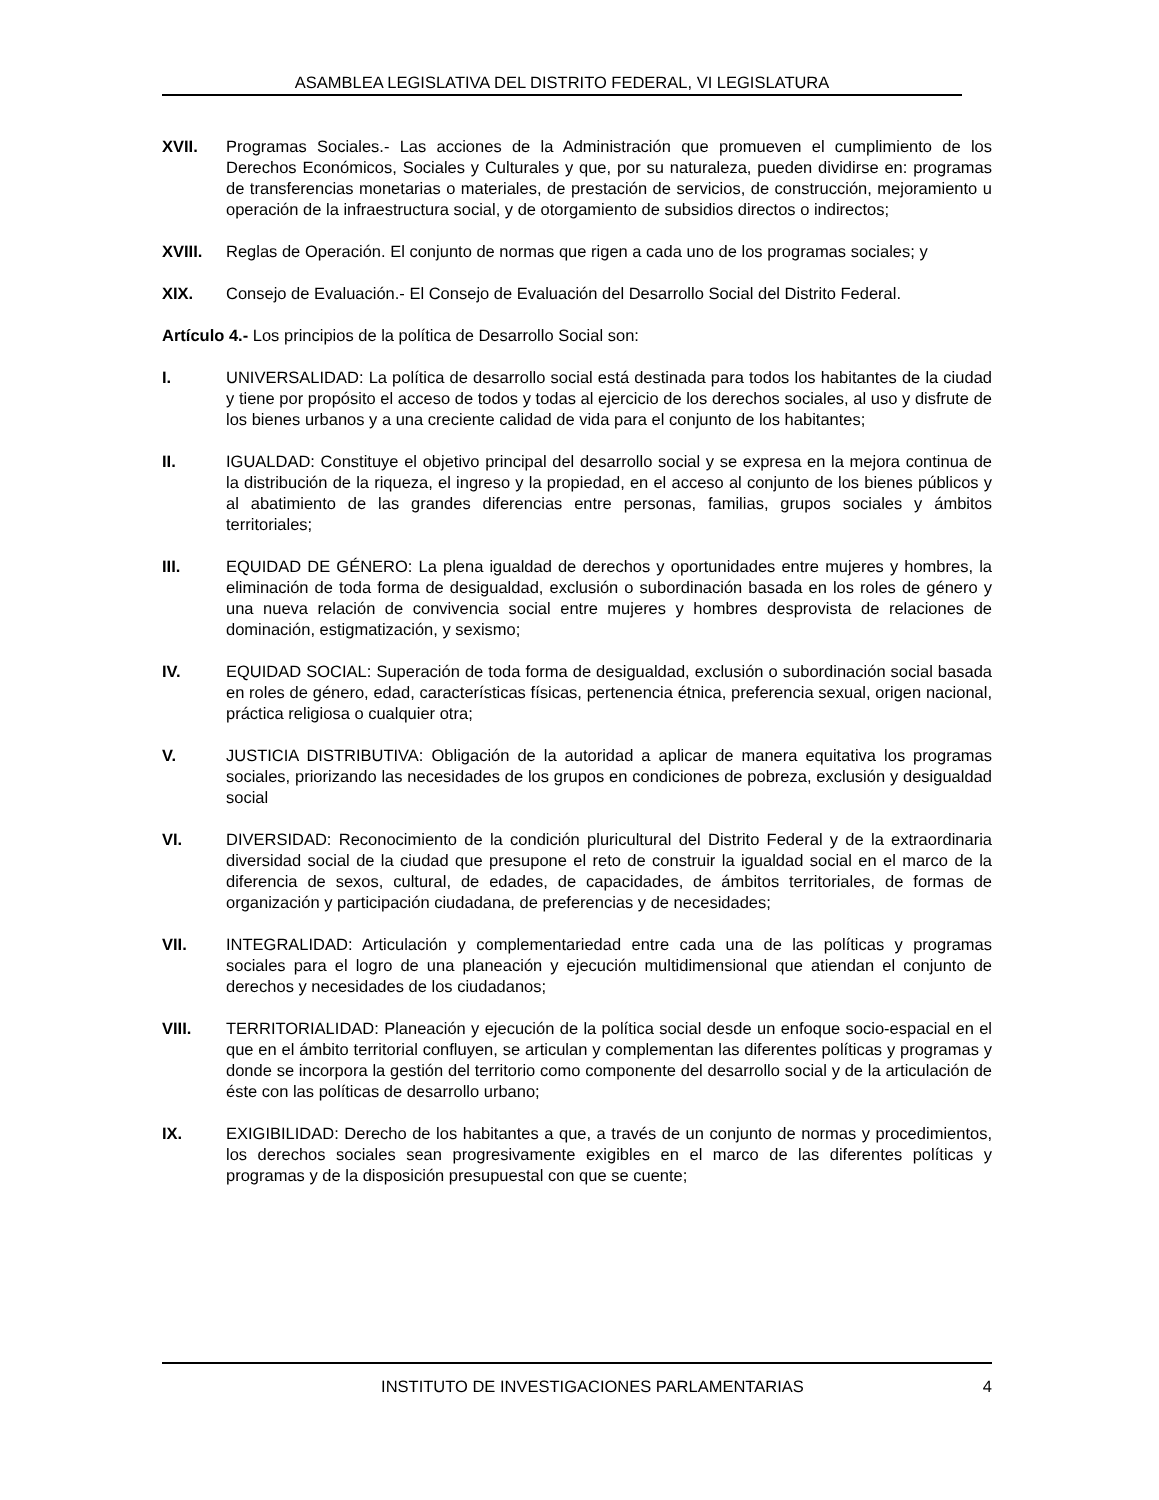ASAMBLEA LEGISLATIVA DEL DISTRITO FEDERAL, VI LEGISLATURA
XVII. Programas Sociales.- Las acciones de la Administración que promueven el cumplimiento de los Derechos Económicos, Sociales y Culturales y que, por su naturaleza, pueden dividirse en: programas de transferencias monetarias o materiales, de prestación de servicios, de construcción, mejoramiento u operación de la infraestructura social, y de otorgamiento de subsidios directos o indirectos;
XVIII. Reglas de Operación. El conjunto de normas que rigen a cada uno de los programas sociales; y
XIX. Consejo de Evaluación.- El Consejo de Evaluación del Desarrollo Social del Distrito Federal.
Artículo 4.- Los principios de la política de Desarrollo Social son:
I. UNIVERSALIDAD: La política de desarrollo social está destinada para todos los habitantes de la ciudad y tiene por propósito el acceso de todos y todas al ejercicio de los derechos sociales, al uso y disfrute de los bienes urbanos y a una creciente calidad de vida para el conjunto de los habitantes;
II. IGUALDAD: Constituye el objetivo principal del desarrollo social y se expresa en la mejora continua de la distribución de la riqueza, el ingreso y la propiedad, en el acceso al conjunto de los bienes públicos y al abatimiento de las grandes diferencias entre personas, familias, grupos sociales y ámbitos territoriales;
III. EQUIDAD DE GÉNERO: La plena igualdad de derechos y oportunidades entre mujeres y hombres, la eliminación de toda forma de desigualdad, exclusión o subordinación basada en los roles de género y una nueva relación de convivencia social entre mujeres y hombres desprovista de relaciones de dominación, estigmatización, y sexismo;
IV. EQUIDAD SOCIAL: Superación de toda forma de desigualdad, exclusión o subordinación social basada en roles de género, edad, características físicas, pertenencia étnica, preferencia sexual, origen nacional, práctica religiosa o cualquier otra;
V. JUSTICIA DISTRIBUTIVA: Obligación de la autoridad a aplicar de manera equitativa los programas sociales, priorizando las necesidades de los grupos en condiciones de pobreza, exclusión y desigualdad social
VI. DIVERSIDAD: Reconocimiento de la condición pluricultural del Distrito Federal y de la extraordinaria diversidad social de la ciudad que presupone el reto de construir la igualdad social en el marco de la diferencia de sexos, cultural, de edades, de capacidades, de ámbitos territoriales, de formas de organización y participación ciudadana, de preferencias y de necesidades;
VII. INTEGRALIDAD: Articulación y complementariedad entre cada una de las políticas y programas sociales para el logro de una planeación y ejecución multidimensional que atiendan el conjunto de derechos y necesidades de los ciudadanos;
VIII. TERRITORIALIDAD: Planeación y ejecución de la política social desde un enfoque socio-espacial en el que en el ámbito territorial confluyen, se articulan y complementan las diferentes políticas y programas y donde se incorpora la gestión del territorio como componente del desarrollo social y de la articulación de éste con las políticas de desarrollo urbano;
IX. EXIGIBILIDAD: Derecho de los habitantes a que, a través de un conjunto de normas y procedimientos, los derechos sociales sean progresivamente exigibles en el marco de las diferentes políticas y programas y de la disposición presupuestal con que se cuente;
INSTITUTO DE INVESTIGACIONES PARLAMENTARIAS
4